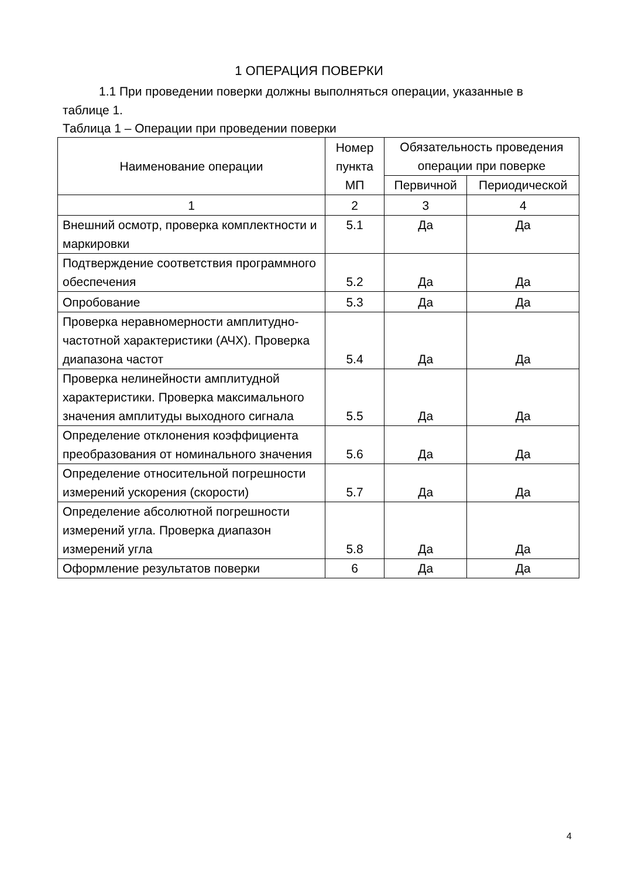1 ОПЕРАЦИЯ ПОВЕРКИ
1.1 При проведении поверки должны выполняться операции, указанные в таблице 1.
Таблица 1 – Операции при проведении поверки
| Наименование операции | Номер пункта МП | Обязательность проведения операции при поверке | |
| --- | --- | --- | --- |
| | | Первичной | Периодической |
| 1 | 2 | 3 | 4 |
| Внешний осмотр, проверка комплектности и маркировки | 5.1 | Да | Да |
| Подтверждение соответствия программного обеспечения | 5.2 | Да | Да |
| Опробование | 5.3 | Да | Да |
| Проверка неравномерности амплитудно-частотной характеристики (АЧХ). Проверка диапазона частот | 5.4 | Да | Да |
| Проверка нелинейности амплитудной характеристики. Проверка максимального значения амплитуды выходного сигнала | 5.5 | Да | Да |
| Определение отклонения коэффициента преобразования от номинального значения | 5.6 | Да | Да |
| Определение относительной погрешности измерений ускорения (скорости) | 5.7 | Да | Да |
| Определение абсолютной погрешности измерений угла. Проверка диапазон измерений угла | 5.8 | Да | Да |
| Оформление результатов поверки | 6 | Да | Да |
4